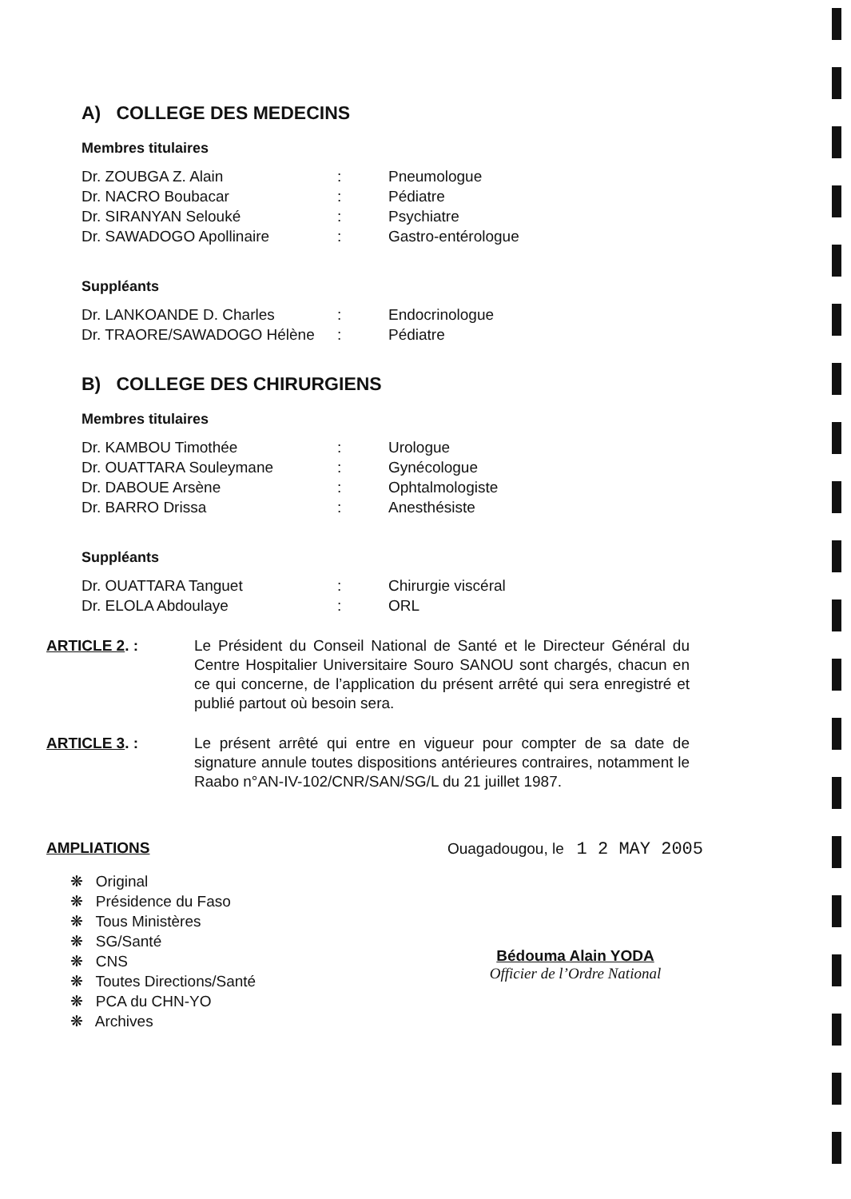A) COLLEGE DES MEDECINS
Membres titulaires
Dr. ZOUBGA Z. Alain: Pneumologue
Dr. NACRO Boubacar: Pédiatre
Dr. SIRANYAN Selouké: Psychiatre
Dr. SAWADOGO Apollinaire: Gastro-entérologue
Suppléants
Dr. LANKOANDE D. Charles: Endocrinologue
Dr. TRAORE/SAWADOGO Hélène: Pédiatre
B) COLLEGE DES CHIRURGIENS
Membres titulaires
Dr. KAMBOU Timothée: Urologue
Dr. OUATTARA Souleymane: Gynécologue
Dr. DABOUE Arsène: Ophtalmologiste
Dr. BARRO Drissa: Anesthésiste
Suppléants
Dr. OUATTARA Tanguet: Chirurgie viscéral
Dr. ELOLA Abdoulaye: ORL
ARTICLE 2. : Le Président du Conseil National de Santé et le Directeur Général du Centre Hospitalier Universitaire Souro SANOU sont chargés, chacun en ce qui concerne, de l’application du présent arrêté qui sera enregistré et publié partout où besoin sera.
ARTICLE 3. : Le présent arrêté qui entre en vigueur pour compter de sa date de signature annule toutes dispositions antérieures contraires, notamment le Raabo n°AN-IV-102/CNR/SAN/SG/L du 21 juillet 1987.
AMPLIATIONS
❋ Original
❋ Présidence du Faso
❋ Tous Ministères
❋ SG/Santé
❋ CNS
❋ Toutes Directions/Santé
❋ PCA du CHN-YO
❋ Archives
Ouagadougou, le 1 2 MAY 2005
Bédouma Alain YODA
Officier de l’Ordre National